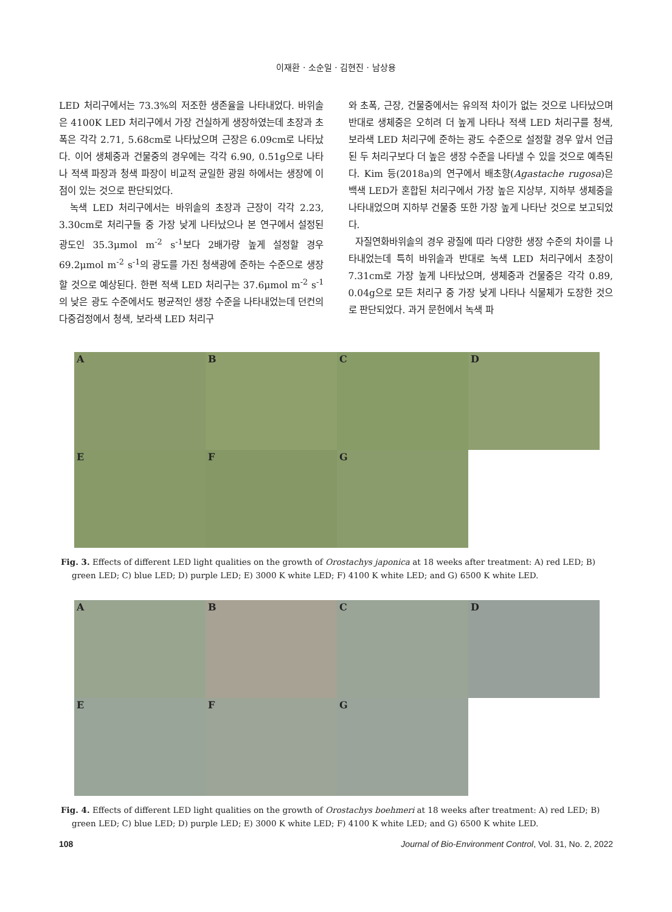이재환 · 소순일 · 김현진 · 남상용
LED 처리구에서는 73.3%의 저조한 생존율을 나타내었다. 바위솔은 4100K LED 처리구에서 가장 건실하게 생장하였는데 초장과 초폭은 각각 2.71, 5.68cm로 나타났으며 근장은 6.09cm로 나타났다. 이어 생체중과 건물중의 경우에는 각각 6.90, 0.51g으로 나타나 적색 파장과 청색 파장이 비교적 균일한 광원 하에서는 생장에 이점이 있는 것으로 판단되었다.
녹색 LED 처리구에서는 바위솔의 초장과 근장이 각각 2.23, 3.30cm로 처리구들 중 가장 낮게 나타났으나 본 연구에서 설정된 광도인 35.3μmol m<sup>-2</sup> s<sup>-1</sup>보다 2배가량 높게 설정할 경우 69.2μmol m<sup>-2</sup> s<sup>-1</sup>의 광도를 가진 청색광에 준하는 수준으로 생장할 것으로 예상된다. 한편 적색 LED 처리구는 37.6μmol m<sup>-2</sup> s<sup>-1</sup>의 낮은 광도 수준에서도 평균적인 생장 수준을 나타내었는데 던컨의 다중검정에서 청색, 보라색 LED 처리구
와 초폭, 근장, 건물중에서는 유의적 차이가 없는 것으로 나타났으며 반대로 생체중은 오히려 더 높게 나타나 적색 LED 처리구를 청색, 보라색 LED 처리구에 준하는 광도 수준으로 설정할 경우 앞서 언급 된 두 처리구보다 더 높은 생장 수준을 나타낼 수 있을 것으로 예측된다. Kim 등(2018a)의 연구에서 배초향(Agastache rugosa)은 백색 LED가 혼합된 처리구에서 가장 높은 지상부, 지하부 생체중을 나타내었으며 지하부 건물중 또한 가장 높게 나타난 것으로 보고되었다.
자질연화바위솔의 경우 광질에 따라 다양한 생장 수준의 차이를 나타내었는데 특히 바위솔과 반대로 녹색 LED 처리구에서 초장이 7.31cm로 가장 높게 나타났으며, 생체중과 건물중은 각각 0.89, 0.04g으로 모든 처리구 중 가장 낮게 나타나 식물체가 도장한 것으로 판단되었다. 과거 문헌에서 녹색 파
A
B
C
D
E
F
G
Fig. 3. Effects of different LED light qualities on the growth of Orostachys japonica at 18 weeks after treatment: A) red LED; B) green LED; C) blue LED; D) purple LED; E) 3000 K white LED; F) 4100 K white LED; and G) 6500 K white LED.
A
B
C
D
E
F
G
Fig. 4. Effects of different LED light qualities on the growth of Orostachys boehmeri at 18 weeks after treatment: A) red LED; B) green LED; C) blue LED; D) purple LED; E) 3000 K white LED; F) 4100 K white LED; and G) 6500 K white LED.
108 Journal of Bio-Environment Control, Vol. 31, No. 2, 2022